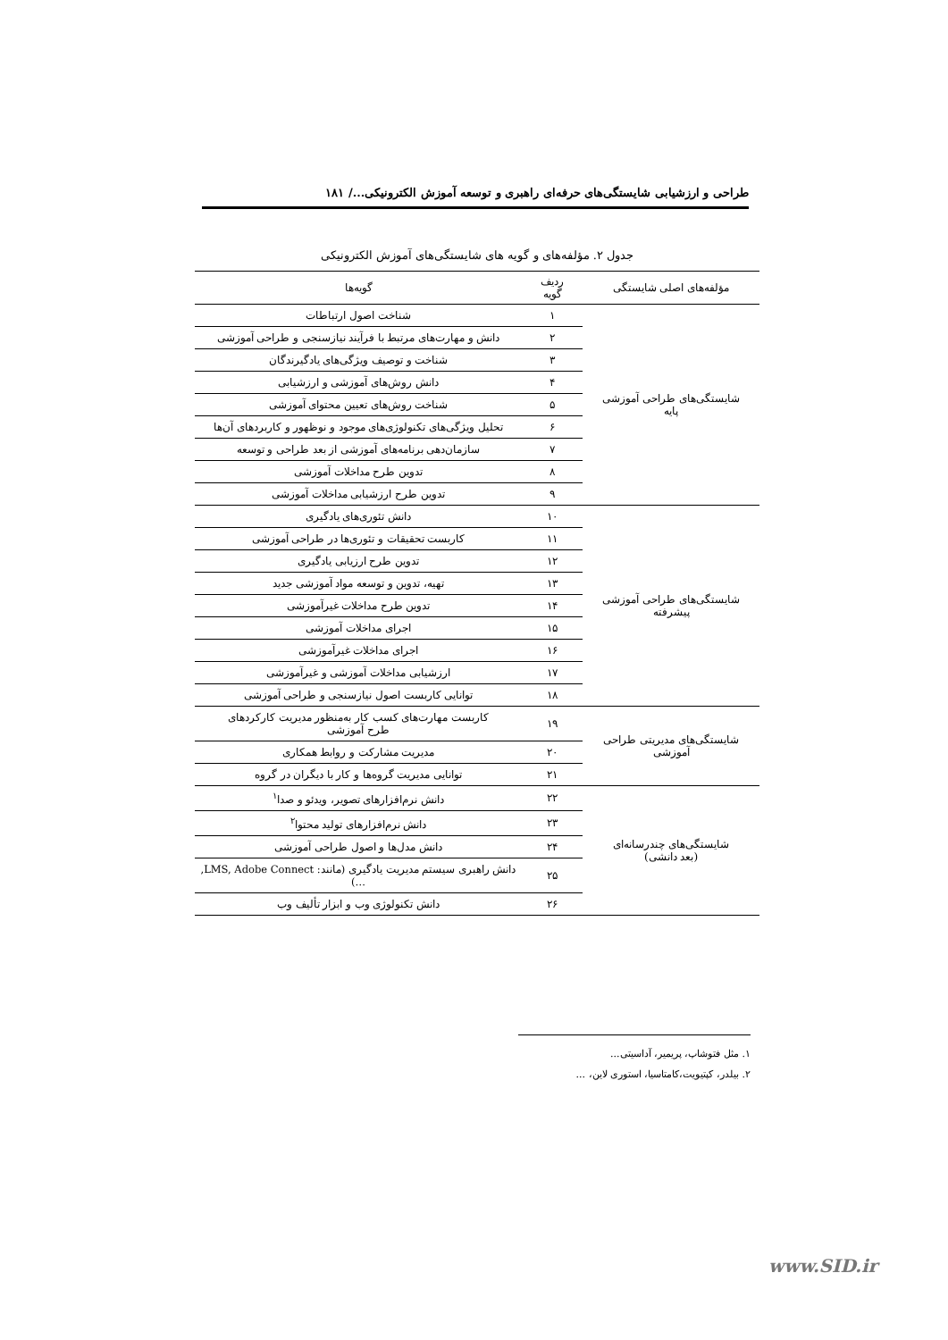طراحی و ارزشیابی شایستگی‌های حرفه‌ای راهبری و توسعه آموزش الکترونیکی.../ ۱۸۱
جدول ۲. مؤلفه‌های و گویه های شایستگی‌های آموزش الکترونیکی
| مؤلفه‌های اصلی شایستگی | ردیف گویه | گویه‌ها |
| --- | --- | --- |
| شایستگی‌های طراحی آموزشی پایه | ۱ | شناخت اصول ارتباطات |
| | ۲ | دانش و مهارت‌های مرتبط با فرآیند نیازسنجی و طراحی آموزشی |
| | ۳ | شناخت و توصیف ویژگی‌های یادگیرندگان |
| | ۴ | دانش روش‌های آموزشی و ارزشیابی |
| | ۵ | شناخت روش‌های تعیین محتوای آموزشی |
| | ۶ | تحلیل ویژگی‌های تکنولوژی‌های موجود و نوظهور و کاربردهای آن‌ها |
| | ۷ | سازمان‌دهی برنامه‌های آموزشی از بعد طراحی و توسعه |
| | ۸ | تدوین طرح مداخلات آموزشی |
| | ۹ | تدوین طرح ارزشیابی مداخلات آموزشی |
| شایستگی‌های طراحی آموزشی پیشرفته | ۱۰ | دانش تئوری‌های یادگیری |
| | ۱۱ | کاربست تحقیقات و تئوری‌ها در طراحی آموزشی |
| | ۱۲ | تدوین طرح ارزیابی یادگیری |
| | ۱۳ | تهیه، تدوین و توسعه مواد آموزشی جدید |
| | ۱۴ | تدوین طرح مداخلات غیرآموزشی |
| | ۱۵ | اجرای مداخلات آموزشی |
| | ۱۶ | اجرای مداخلات غیرآموزشی |
| | ۱۷ | ارزشیابی مداخلات آموزشی و غیرآموزشی |
| | ۱۸ | توانایی کاربست اصول نیازسنجی و طراحی آموزشی |
| شایستگی‌های مدیریتی طراحی آموزشی | ۱۹ | کاربست مهارت‌های کسب کار به‌منظور مدیریت کارکردهای طرح آموزشی |
| | ۲۰ | مدیریت مشارکت و روابط همکاری |
| | ۲۱ | توانایی مدیریت گروه‌ها و کار با دیگران در گروه |
| شایستگی‌های چندرسانه‌ای (بعد دانشی) | ۲۲ | دانش نرم‌افزارهای تصویر، ویدئو و صدا<sup>۱</sup> |
| | ۲۳ | دانش نرم‌افزارهای تولید محتوا<sup>۲</sup> |
| | ۲۴ | دانش مدل‌ها و اصول طراحی آموزشی |
| | ۲۵ | دانش راهبری سیستم مدیریت یادگیری (مانند: LMS, Adobe Connect, …) |
| | ۲۶ | دانش تکنولوژی وب و ابزار تألیف وب |
۱. مثل فتوشاپ، پریمیر، آداسیتی...
۲. بیلدر، کپتیویت،کامتاسیا، استوری لاین، ...
www.SID.ir